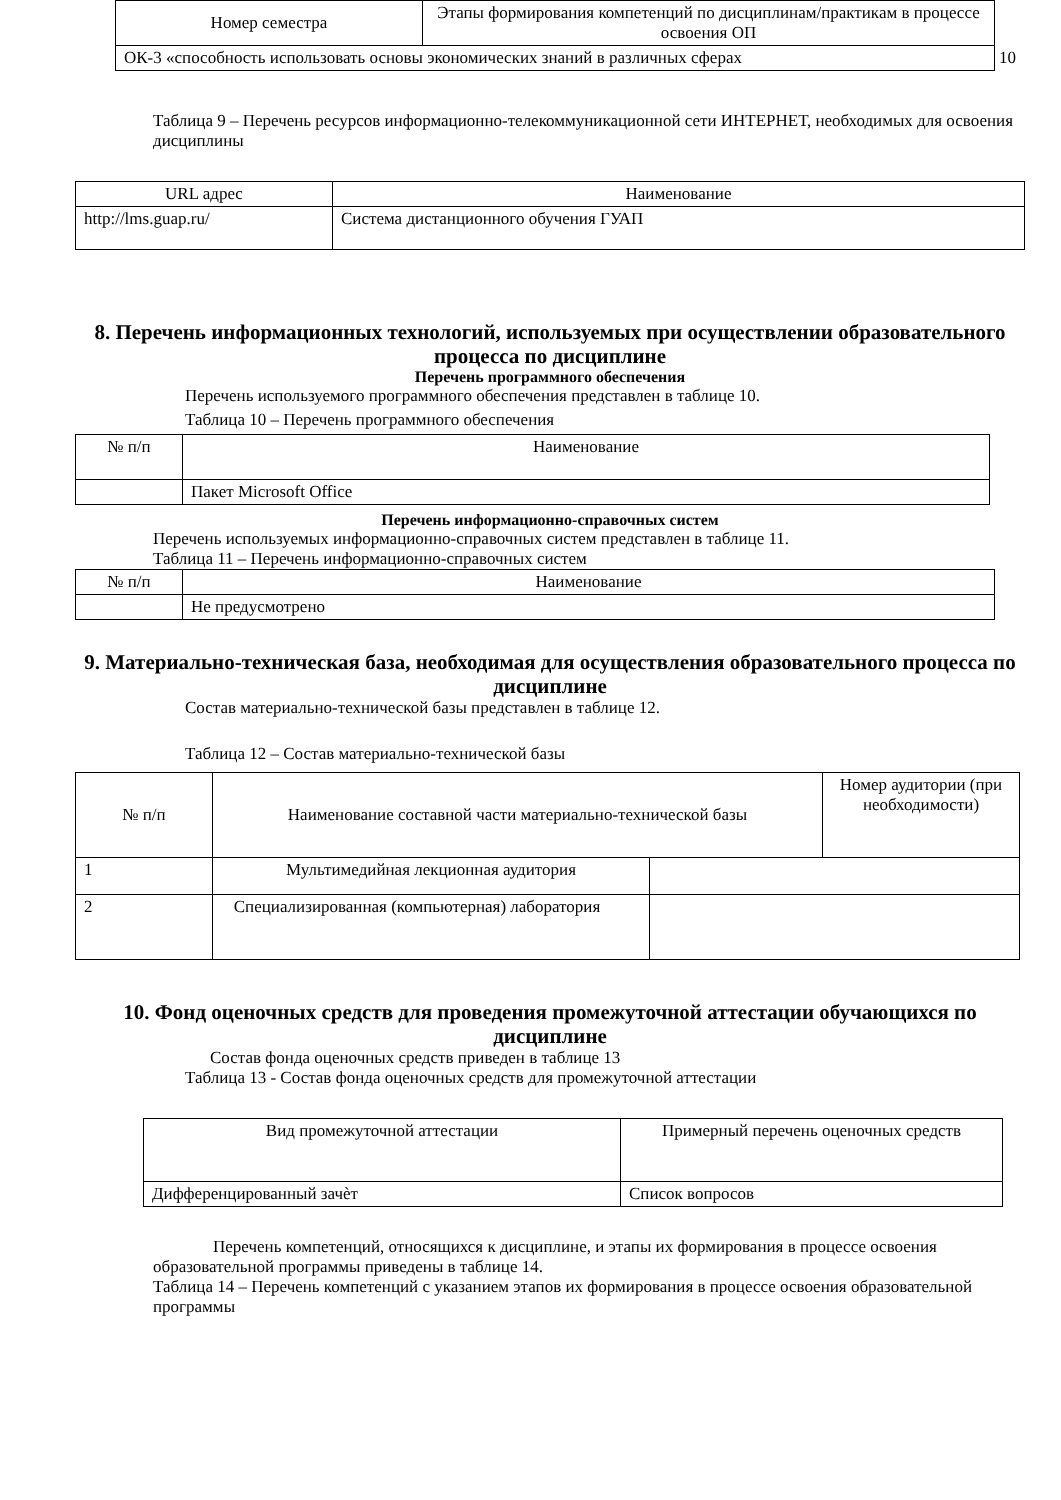| Номер семестра | Этапы формирования компетенций по дисциплинам/практикам в процессе освоения ОП |
| --- | --- |
| ОК-3 «способность использовать основы экономических знаний в различных сферах 10 | |
Таблица 9 – Перечень ресурсов информационно-телекоммуникационной сети ИНТЕРНЕТ, необходимых для освоения дисциплины
| URL адрес | Наименование |
| --- | --- |
| http://lms.guap.ru/ | Система дистанционного обучения ГУАП |
8. Перечень информационных технологий, используемых при осуществлении образовательного процесса по дисциплине
Перечень программного обеспечения
Перечень используемого программного обеспечения представлен в таблице 10.
Таблица 10 – Перечень программного обеспечения
| № п/п | Наименование |
| --- | --- |
| | Пакет Microsoft Office |
Перечень информационно-справочных систем
Перечень используемых информационно-справочных систем представлен в таблице 11.
Таблица 11 – Перечень информационно-справочных систем
| № п/п | Наименование |
| --- | --- |
| | Не предусмотрено |
9. Материально-техническая база, необходимая для осуществления образовательного процесса по дисциплине
Состав материально-технической базы представлен в таблице 12.
Таблица 12 – Состав материально-технической базы
| № п/п | Наименование составной части материально-технической базы | | Номер аудитории (при необходимости) |
| --- | --- | --- | --- |
| 1 | Мультимедийная лекционная аудитория | | |
| 2 | Специализированная (компьютерная) лаборатория | | |
10. Фонд оценочных средств для проведения промежуточной аттестации обучающихся по дисциплине
Состав фонда оценочных средств приведен в таблице 13
Таблица 13 - Состав фонда оценочных средств для промежуточной аттестации
| Вид промежуточной аттестации | Примерный перечень оценочных средств |
| --- | --- |
| Дифференцированный зачѐт | Список вопросов |
Перечень компетенций, относящихся к дисциплине, и этапы их формирования в процессе освоения образовательной программы приведены в таблице 14.
Таблица 14 – Перечень компетенций с указанием этапов их формирования в процессе освоения образовательной программы